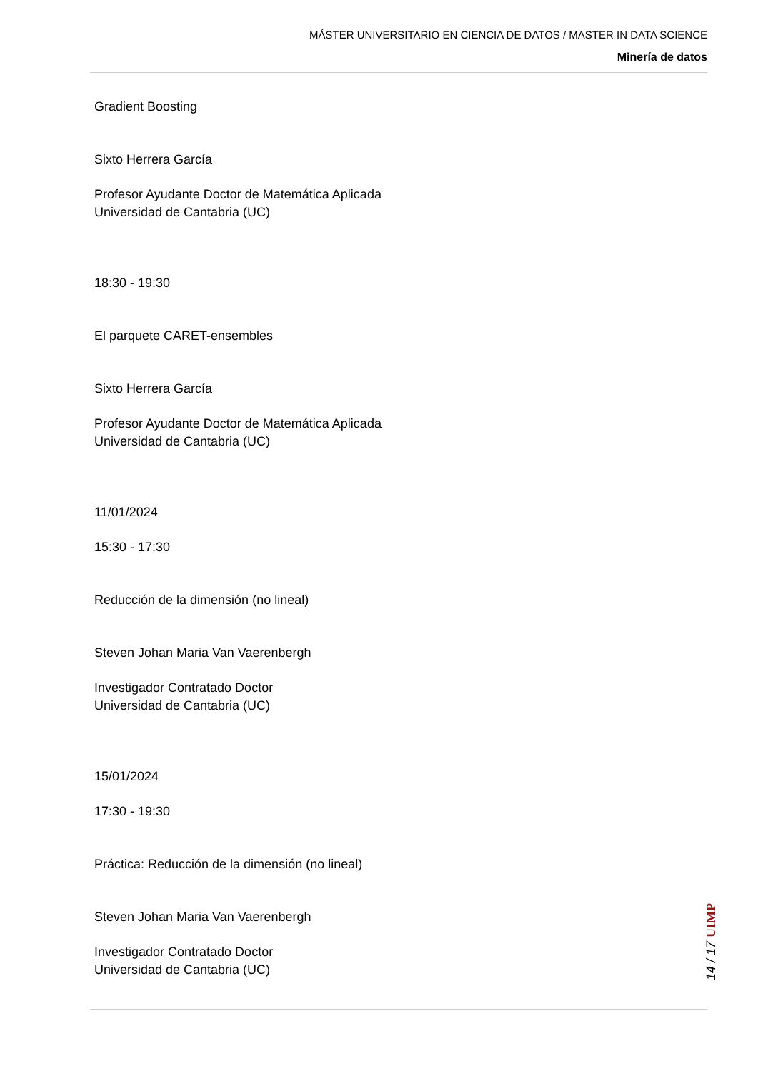MÁSTER UNIVERSITARIO EN CIENCIA DE DATOS / MASTER IN DATA SCIENCE
Minería de datos
Gradient Boosting
Sixto Herrera García
Profesor Ayudante Doctor de Matemática Aplicada
Universidad de Cantabria (UC)
18:30 - 19:30
El parquete CARET-ensembles
Sixto Herrera García
Profesor Ayudante Doctor de Matemática Aplicada
Universidad de Cantabria (UC)
11/01/2024
15:30 - 17:30
Reducción de la dimensión (no lineal)
Steven Johan Maria Van Vaerenbergh
Investigador Contratado Doctor
Universidad de Cantabria (UC)
15/01/2024
17:30 - 19:30
Práctica: Reducción de la dimensión (no lineal)
Steven Johan Maria Van Vaerenbergh
Investigador Contratado Doctor
Universidad de Cantabria (UC)
14 / 17 UIMP